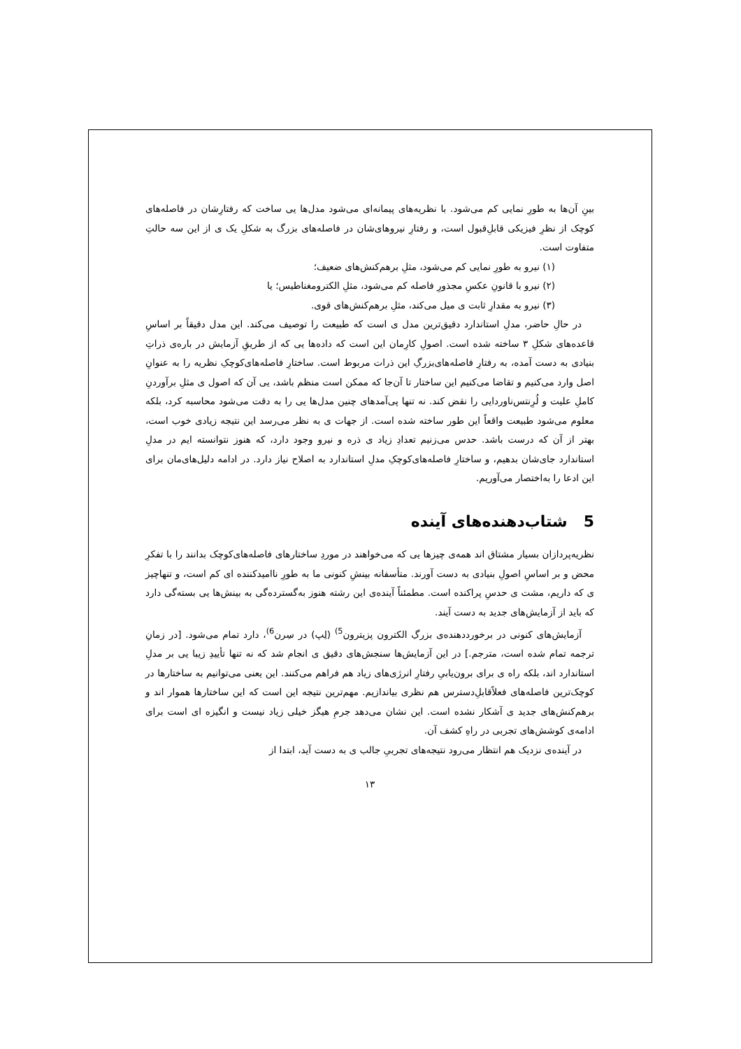بینِ آن‌ها به طورِ نمایی کم می‌شود. با نظریه‌های پیمانه‌ای می‌شود مدل‌ها یی ساخت که رفتارِشان در فاصله‌های کوچک از نظرِ فیزیکی قابلِ‌قبول است، و رفتارِ نیروهای‌شان در فاصله‌های بزرگ به شکلِ یک ی از این سه حالتِ متفاوت است.
(۱) نیرو به طورِ نمایی کم می‌شود، مثلِ برهم‌کنش‌های ضعیف؛
(۲) نیرو با قانونِ عکسِ مجذورِ فاصله کم می‌شود، مثلِ الکترومغناطیس؛ یا
(۳) نیرو به مقدارِ ثابت ی میل می‌کند، مثلِ برهم‌کنش‌های قوی.
در حالِ حاضر، مدلِ استاندارد دقیق‌ترین مدل ی است که طبیعت را توصیف می‌کند. این مدل دقیقاً بر اساسِ قاعده‌های شکلِ ۳ ساخته شده است. اصولِ کارِمان این است که داده‌ها یی که از طریقِ آزمایش در باره‌ی ذراتِ بنیادی به دست آمده، به رفتارِ فاصله‌های‌بزرگِ این ذرات مربوط است. ساختارِ فاصله‌های‌کوچکِ نظریه را به عنوانِ اصل وارد می‌کنیم و تقاضا می‌کنیم این ساختار تا آن‌جا که ممکن است منظم باشد، یی آن که اصول ی مثلِ برآوردنِ کاملِ علیت و لُرِنتس‌ناوردایی را نقض کند. نه تنها پی‌آمدهای چنین مدل‌ها یی را به دقت می‌شود محاسبه کرد، بلکه معلوم می‌شود طبیعت واقعاً این طور ساخته شده است. از جهات ی به نظر می‌رسد این نتیجه زیادی خوب است، بهتر از آن که درست باشد. حدس می‌زنیم تعدادِ زیاد ی ذره و نیرو وجود دارد، که هنوز نتوانسته ایم در مدلِ استاندارد جای‌شان بدهیم، و ساختارِ فاصله‌های‌کوچکِ مدلِ استاندارد به اصلاح نیاز دارد. در ادامه دلیل‌های‌مان برای این ادعا را به‌اختصار می‌آوریم.
5 شتاب‌دهنده‌های آینده
نظریه‌پردازان بسیار مشتاق اند همه‌ی چیزها یی که می‌خواهند در موردِ ساختارهای فاصله‌های‌کوچک بدانند را با تفکرِ محض و بر اساسِ اصولِ بنیادی به دست آورند. متأسفانه بینشِ کنونی ما به طورِ ناامیدکننده ای کم است، و تنهاچیز ی که داریم، مشت ی حدسِ پراکنده است. مطمئناً آینده‌ی این رشته هنوز به‌گسترده‌گی به بینش‌ها یی بسته‌گی دارد که باید از آزمایش‌های جدید به دست آیند.
آزمایش‌های کنونی در برخورددهنده‌ی بزرگِ الکترون پزیترون<sup>5)</sup> (لِپ) در سِرن<sup>6)</sup>، دارد تمام می‌شود. [در زمانِ ترجمه تمام شده است، مترجم.] در این آزمایش‌ها سنجش‌های دقیق ی انجام شد که نه تنها تأییدِ زیبا یی بر مدلِ استاندارد اند، بلکه راه ی برای برون‌یابیِ رفتارِ انرژی‌های زیاد هم فراهم می‌کنند. این یعنی می‌توانیم به ساختارها در کوچک‌ترین فاصله‌های فعلاً‌قابلِ‌دسترس هم نظری بیاندازیم. مهم‌ترین نتیجه این است که این ساختارها هموار اند و برهم‌کنش‌های جدید ی آشکار نشده است. این نشان می‌دهد جرمِ هیگز خیلی زیاد نیست و انگیزه ای است برای ادامه‌ی کوشش‌های تجربی در راهِ کشف آن.
در آینده‌ی نزدیک هم انتظار می‌رود نتیجه‌های تجربیِ جالب ی به دست آید، ابتدا از
۱۳